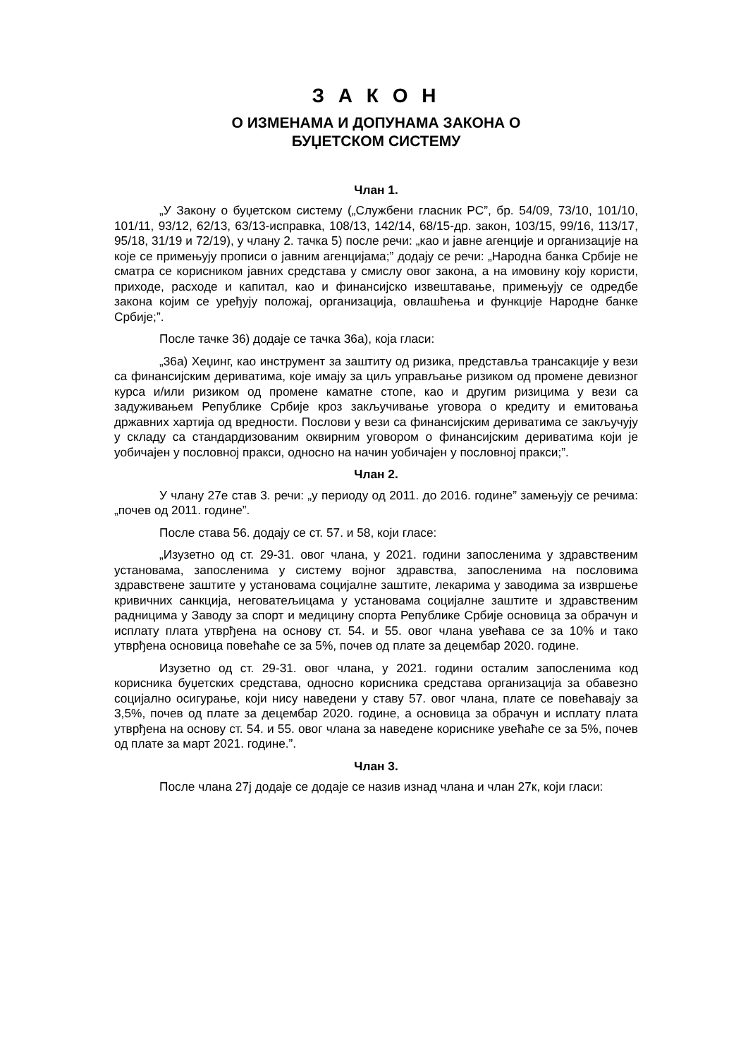З А К О Н
О ИЗМЕНАМА И ДОПУНАМА ЗАКОНА О
БУЏЕТСКОМ СИСТЕМУ
Члан 1.
„У Закону о буџетском систему („Службени гласник РС”, бр. 54/09, 73/10, 101/10, 101/11, 93/12, 62/13, 63/13-исправка, 108/13, 142/14, 68/15-др. закон, 103/15, 99/16, 113/17, 95/18, 31/19 и 72/19), у члану 2. тачка 5) после речи: „као и јавне агенције и организације на које се примењују прописи о јавним агенцијама;” додају се речи: „Народна банка Србије не сматра се корисником јавних средстава у смислу овог закона, а на имовину коју користи, приходе, расходе и капитал, као и финансијско извештавање, примењују се одредбе закона којим се уређују положај, организација, овлашћења и функције Народне банке Србије;”.
После тачке 36) додаје се тачка 36а), која гласи:
„36а) Хеџинг, као инструмент за заштиту од ризика, представља трансакције у вези са финансијским дериватима, које имају за циљ управљање ризиком од промене девизног курса и/или ризиком од промене каматне стопе, као и другим ризицима у вези са задуживањем Републике Србије кроз закључивање уговора о кредиту и емитовања државних хартија од вредности. Послови у вези са финансијским дериватима се закључују у складу са стандардизованим оквирним уговором о финансијским дериватима који је уобичајен у пословној пракси, односно на начин уобичајен у пословној пракси;”.
Члан 2.
У члану 27е став 3. речи: „у периоду од 2011. до 2016. године” замењују се речима: „почев од 2011. године”.
После става 56. додају се ст. 57. и 58, који гласе:
„Изузетно од ст. 29-31. овог члана, у 2021. години запосленима у здравственим установама, запосленима у систему војног здравства, запосленима на пословима здравствене заштите у установама социјалне заштите, лекарима у заводима за извршење кривичних санкција, неговатељицама у установама социјалне заштите и здравственим радницима у Заводу за спорт и медицину спорта Републике Србије основица за обрачун и исплату плата утврђена на основу ст. 54. и 55. овог члана увећава се за 10% и тако утврђена основица повећаће се за 5%, почев од плате за децембар 2020. године.
Изузетно од ст. 29-31. овог члана, у 2021. години осталим запосленима код корисника буџетских средстава, односно корисника средстава организација за обавезно социјално осигурање, који нису наведени у ставу 57. овог члана, плате се повећавају за 3,5%, почев од плате за децембар 2020. године, а основица за обрачун и исплату плата утврђена на основу ст. 54. и 55. овог члана за наведене кориснике увећаће се за 5%, почев од плате за март 2021. године.”.
Члан 3.
После члана 27ј додаје се додаје се назив изнад члана и члан 27к, који гласи: